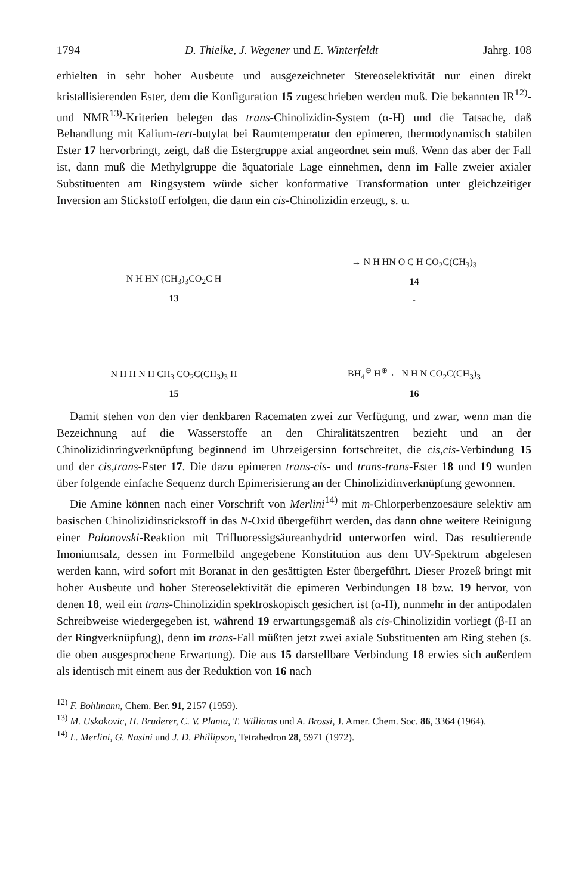1794 D. Thielke, J. Wegener und E. Winterfeldt Jahrg. 108
erhielten in sehr hoher Ausbeute und ausgezeichneter Stereoselektivität nur einen direkt kristallisierenden Ester, dem die Konfiguration 15 zugeschrieben werden muß. Die bekannten IR<sup>12)</sup>- und NMR<sup>13)</sup>-Kriterien belegen das trans-Chinolizidin-System (α-H) und die Tatsache, daß Behandlung mit Kalium-tert-butylat bei Raumtemperatur den epimeren, thermodynamisch stabilen Ester 17 hervorbringt, zeigt, daß die Estergruppe axial angeordnet sein muß. Wenn das aber der Fall ist, dann muß die Methylgruppe die äquatoriale Lage einnehmen, denn im Falle zweier axialer Substituenten am Ringsystem würde sicher konformative Transformation unter gleichzeitiger Inversion am Stickstoff erfolgen, die dann ein cis-Chinolizidin erzeugt, s. u.
N H HN (CH<sub>3</sub>)<sub>3</sub>CO<sub>2</sub>C H
13
→ N H HN O C H CO<sub>2</sub>C(CH<sub>3</sub>)<sub>3</sub>
14
↓
N H H N H CH<sub>3</sub> CO<sub>2</sub>C(CH<sub>3</sub>)<sub>3</sub> H
15
BH<sub>4</sub><sup>⊖</sup> H<sup>⊕</sup> ← N H N CO<sub>2</sub>C(CH<sub>3</sub>)<sub>3</sub>
16
Damit stehen von den vier denkbaren Racematen zwei zur Verfügung, und zwar, wenn man die Bezeichnung auf die Wasserstoffe an den Chiralitätszentren bezieht und an der Chinolizidinringverknüpfung beginnend im Uhrzeigersinn fortschreitet, die cis,cis-Verbindung 15 und der cis,trans-Ester 17. Die dazu epimeren trans-cis- und trans-trans-Ester 18 und 19 wurden über folgende einfache Sequenz durch Epimerisierung an der Chinolizidinverknüpfung gewonnen.
Die Amine können nach einer Vorschrift von Merlini<sup>14)</sup> mit m-Chlorperbenzoesäure selektiv am basischen Chinolizidinstickstoff in das N-Oxid übergeführt werden, das dann ohne weitere Reinigung einer Polonovski-Reaktion mit Trifluoressigsäureanhydrid unterworfen wird. Das resultierende Imoniumsalz, dessen im Formelbild angegebene Konstitution aus dem UV-Spektrum abgelesen werden kann, wird sofort mit Boranat in den gesättigten Ester übergeführt. Dieser Prozeß bringt mit hoher Ausbeute und hoher Stereoselektivität die epimeren Verbindungen 18 bzw. 19 hervor, von denen 18, weil ein trans-Chinolizidin spektroskopisch gesichert ist (α-H), nunmehr in der antipodalen Schreibweise wiedergegeben ist, während 19 erwartungsgemäß als cis-Chinolizidin vorliegt (β-H an der Ringverknüpfung), denn im trans-Fall müßten jetzt zwei axiale Substituenten am Ring stehen (s. die oben ausgesprochene Erwartung). Die aus 15 darstellbare Verbindung 18 erwies sich außerdem als identisch mit einem aus der Reduktion von 16 nach
<sup>12)</sup> F. Bohlmann, Chem. Ber. 91, 2157 (1959).
<sup>13)</sup> M. Uskokovic, H. Bruderer, C. V. Planta, T. Williams und A. Brossi, J. Amer. Chem. Soc. 86, 3364 (1964).
<sup>14)</sup> L. Merlini, G. Nasini und J. D. Phillipson, Tetrahedron 28, 5971 (1972).